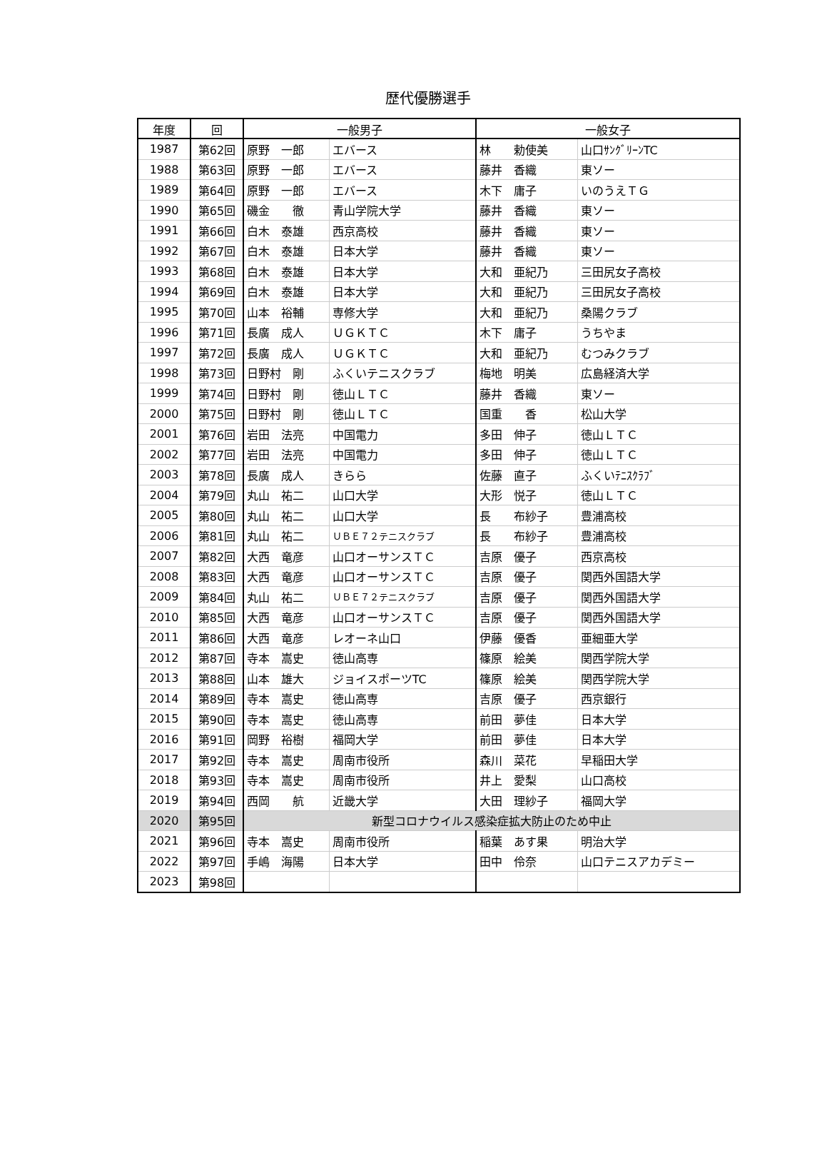歴代優勝選手
| 年度 | 回 | 一般男子 | | 一般女子 | |
| --- | --- | --- | --- | --- | --- |
| 1987 | 第62回 | 原野 一郎 | エバース | 林 勅使美 | 山口ｻﾝｸﾞﾘｰﾝTC |
| 1988 | 第63回 | 原野 一郎 | エバース | 藤井 香織 | 東ソー |
| 1989 | 第64回 | 原野 一郎 | エバース | 木下 庸子 | いのうえＴＧ |
| 1990 | 第65回 | 磯金 徹 | 青山学院大学 | 藤井 香織 | 東ソー |
| 1991 | 第66回 | 白木 泰雄 | 西京高校 | 藤井 香織 | 東ソー |
| 1992 | 第67回 | 白木 泰雄 | 日本大学 | 藤井 香織 | 東ソー |
| 1993 | 第68回 | 白木 泰雄 | 日本大学 | 大和 亜紀乃 | 三田尻女子高校 |
| 1994 | 第69回 | 白木 泰雄 | 日本大学 | 大和 亜紀乃 | 三田尻女子高校 |
| 1995 | 第70回 | 山本 裕輔 | 専修大学 | 大和 亜紀乃 | 桑陽クラブ |
| 1996 | 第71回 | 長廣 成人 | ＵＧＫＴＣ | 木下 庸子 | うちやま |
| 1997 | 第72回 | 長廣 成人 | ＵＧＫＴＣ | 大和 亜紀乃 | むつみクラブ |
| 1998 | 第73回 | 日野村 剛 | ふくいテニスクラブ | 梅地 明美 | 広島経済大学 |
| 1999 | 第74回 | 日野村 剛 | 徳山ＬＴＣ | 藤井 香織 | 東ソー |
| 2000 | 第75回 | 日野村 剛 | 徳山ＬＴＣ | 国重 香 | 松山大学 |
| 2001 | 第76回 | 岩田 法亮 | 中国電力 | 多田 伸子 | 徳山ＬＴＣ |
| 2002 | 第77回 | 岩田 法亮 | 中国電力 | 多田 伸子 | 徳山ＬＴＣ |
| 2003 | 第78回 | 長廣 成人 | きらら | 佐藤 直子 | ふくいﾃﾆｽｸﾗﾌﾞ |
| 2004 | 第79回 | 丸山 祐二 | 山口大学 | 大形 悦子 | 徳山ＬＴＣ |
| 2005 | 第80回 | 丸山 祐二 | 山口大学 | 長 布紗子 | 豊浦高校 |
| 2006 | 第81回 | 丸山 祐二 | ＵＢＥ７２テニスクラブ | 長 布紗子 | 豊浦高校 |
| 2007 | 第82回 | 大西 竜彦 | 山口オーサンスＴＣ | 吉原 優子 | 西京高校 |
| 2008 | 第83回 | 大西 竜彦 | 山口オーサンスＴＣ | 吉原 優子 | 関西外国語大学 |
| 2009 | 第84回 | 丸山 祐二 | ＵＢＥ７２テニスクラブ | 吉原 優子 | 関西外国語大学 |
| 2010 | 第85回 | 大西 竜彦 | 山口オーサンスＴＣ | 吉原 優子 | 関西外国語大学 |
| 2011 | 第86回 | 大西 竜彦 | レオーネ山口 | 伊藤 優香 | 亜細亜大学 |
| 2012 | 第87回 | 寺本 嵩史 | 徳山高専 | 篠原 絵美 | 関西学院大学 |
| 2013 | 第88回 | 山本 雄大 | ジョイスポーツTC | 篠原 絵美 | 関西学院大学 |
| 2014 | 第89回 | 寺本 嵩史 | 徳山高専 | 吉原 優子 | 西京銀行 |
| 2015 | 第90回 | 寺本 嵩史 | 徳山高専 | 前田 夢佳 | 日本大学 |
| 2016 | 第91回 | 岡野 裕樹 | 福岡大学 | 前田 夢佳 | 日本大学 |
| 2017 | 第92回 | 寺本 嵩史 | 周南市役所 | 森川 菜花 | 早稲田大学 |
| 2018 | 第93回 | 寺本 嵩史 | 周南市役所 | 井上 愛梨 | 山口高校 |
| 2019 | 第94回 | 西岡 航 | 近畿大学 | 大田 理紗子 | 福岡大学 |
| 2020 | 第95回 | 新型コロナウイルス感染症拡大防止のため中止 | | | |
| 2021 | 第96回 | 寺本 嵩史 | 周南市役所 | 稲葉 あす果 | 明治大学 |
| 2022 | 第97回 | 手嶋 海陽 | 日本大学 | 田中 伶奈 | 山口テニスアカデミー |
| 2023 | 第98回 | | | | |